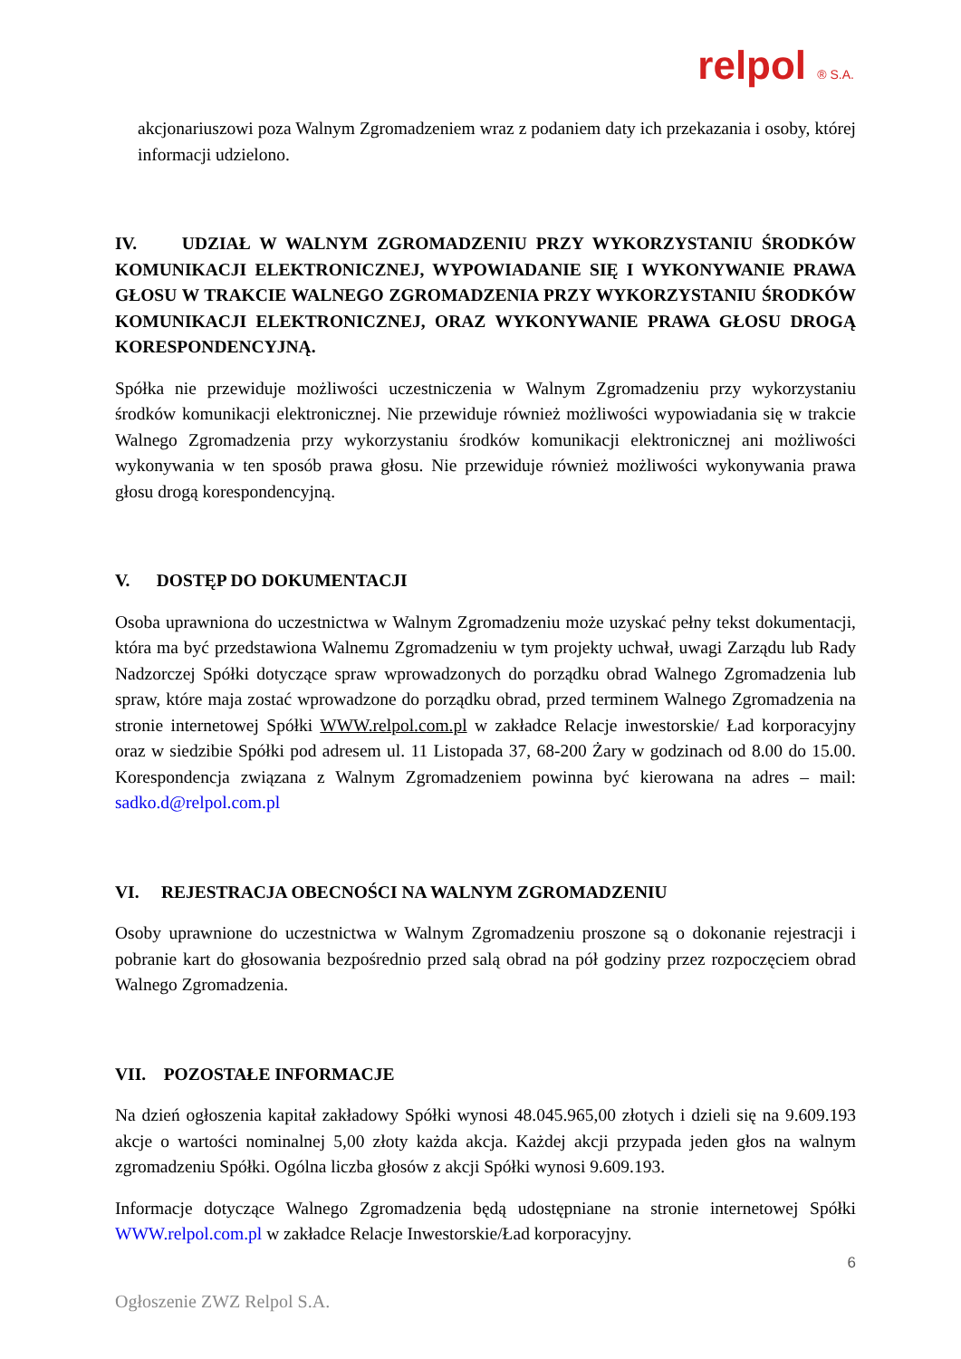relpol ® S.A.
akcjonariuszowi poza Walnym Zgromadzeniem wraz z podaniem daty ich przekazania i osoby, której informacji udzielono.
IV. UDZIAŁ W WALNYM ZGROMADZENIU PRZY WYKORZYSTANIU ŚRODKÓW KOMUNIKACJI ELEKTRONICZNEJ, WYPOWIADANIE SIĘ I WYKONYWANIE PRAWA GŁOSU W TRAKCIE WALNEGO ZGROMADZENIA PRZY WYKORZYSTANIU ŚRODKÓW KOMUNIKACJI ELEKTRONICZNEJ, ORAZ WYKONYWANIE PRAWA GŁOSU DROGĄ KORESPONDENCYJNĄ.
Spółka nie przewiduje możliwości uczestniczenia w Walnym Zgromadzeniu przy wykorzystaniu środków komunikacji elektronicznej. Nie przewiduje również możliwości wypowiadania się w trakcie Walnego Zgromadzenia przy wykorzystaniu środków komunikacji elektronicznej ani możliwości wykonywania w ten sposób prawa głosu. Nie przewiduje również możliwości wykonywania prawa głosu drogą korespondencyjną.
V. DOSTĘP DO DOKUMENTACJI
Osoba uprawniona do uczestnictwa w Walnym Zgromadzeniu może uzyskać pełny tekst dokumentacji, która ma być przedstawiona Walnemu Zgromadzeniu w tym projekty uchwał, uwagi Zarządu lub Rady Nadzorczej Spółki dotyczące spraw wprowadzonych do porządku obrad Walnego Zgromadzenia lub spraw, które maja zostać wprowadzone do porządku obrad, przed terminem Walnego Zgromadzenia na stronie internetowej Spółki WWW.relpol.com.pl w zakładce Relacje inwestorskie/ Ład korporacyjny oraz w siedzibie Spółki pod adresem ul. 11 Listopada 37, 68-200 Żary w godzinach od 8.00 do 15.00. Korespondencja związana z Walnym Zgromadzeniem powinna być kierowana na adres – mail: sadko.d@relpol.com.pl
VI. REJESTRACJA OBECNOŚCI NA WALNYM ZGROMADZENIU
Osoby uprawnione do uczestnictwa w Walnym Zgromadzeniu proszone są o dokonanie rejestracji i pobranie kart do głosowania bezpośrednio przed salą obrad na pół godziny przez rozpoczęciem obrad Walnego Zgromadzenia.
VII. POZOSTAŁE INFORMACJE
Na dzień ogłoszenia kapitał zakładowy Spółki wynosi 48.045.965,00 złotych i dzieli się na 9.609.193 akcje o wartości nominalnej 5,00 złoty każda akcja. Każdej akcji przypada jeden głos na walnym zgromadzeniu Spółki. Ogólna liczba głosów z akcji Spółki wynosi 9.609.193.
Informacje dotyczące Walnego Zgromadzenia będą udostępniane na stronie internetowej Spółki WWW.relpol.com.pl w zakładce Relacje Inwestorskie/Ład korporacyjny.
6
Ogłoszenie ZWZ Relpol S.A.